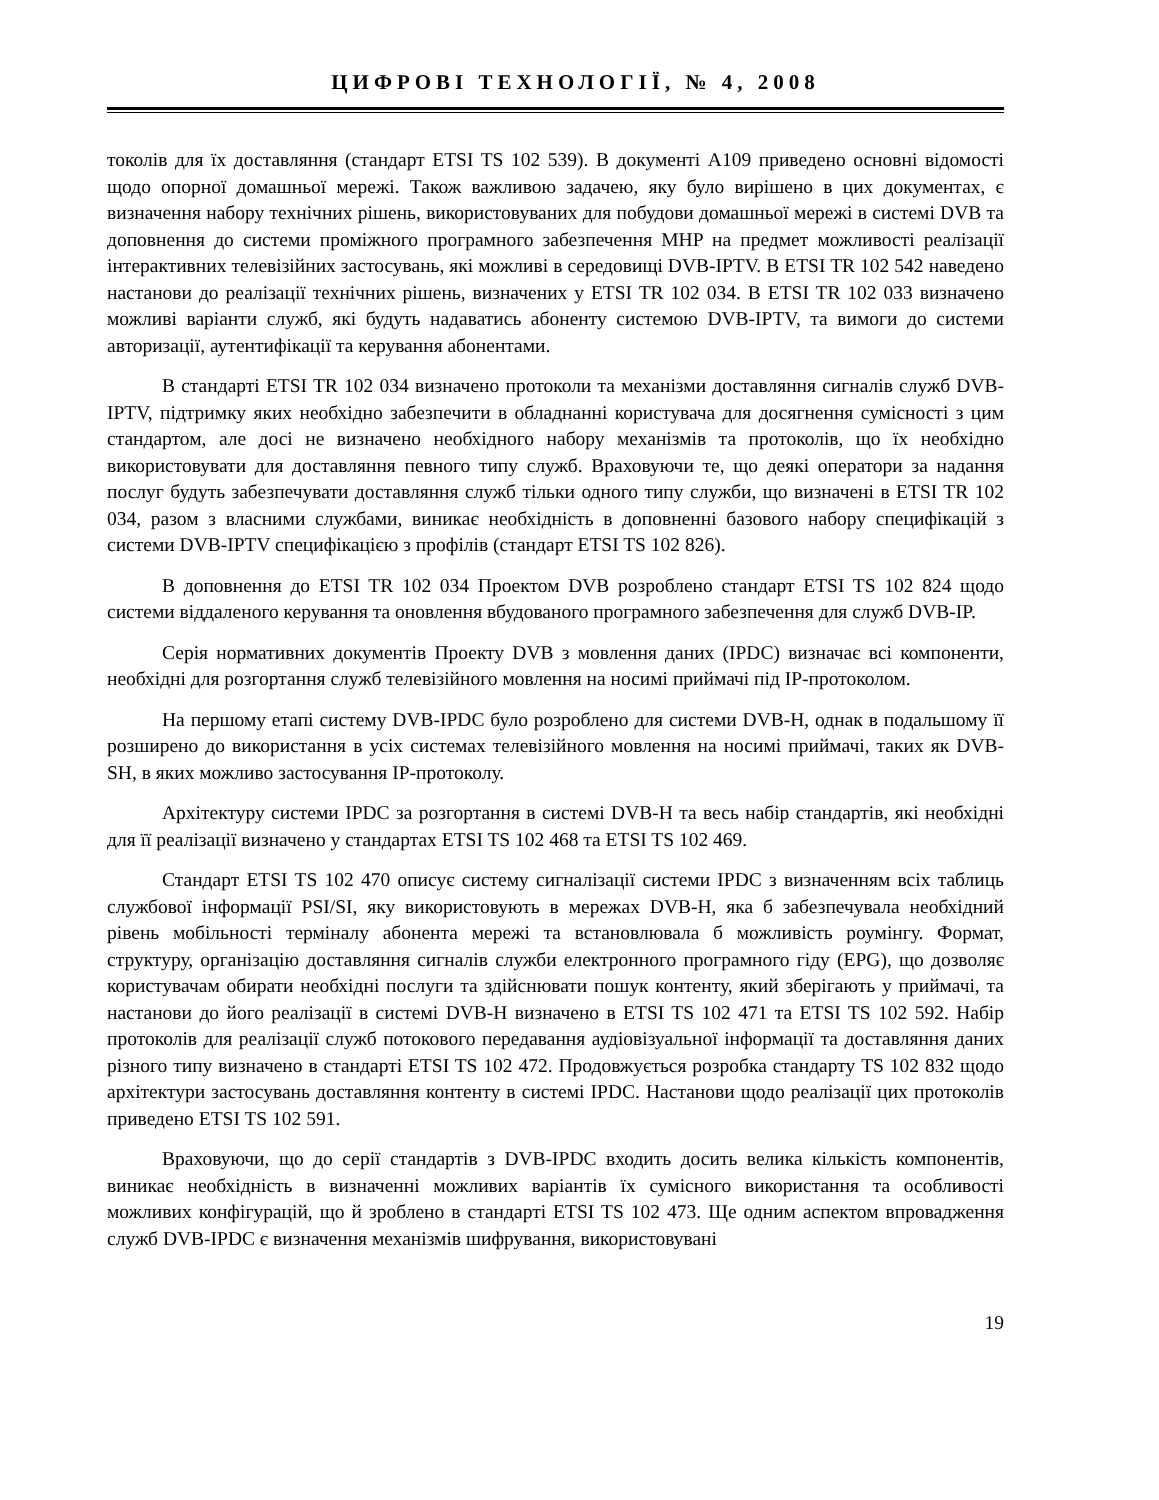ЦИФРОВІ ТЕХНОЛОГІЇ, № 4, 2008
токолів для їх доставляння (стандарт ETSI TS 102 539). В документі A109 приведено основні відомості щодо опорної домашньої мережі. Також важливою задачею, яку було вирішено в цих документах, є визначення набору технічних рішень, використовуваних для побудови домашньої мережі в системі DVB та доповнення до системи проміжного програмного забезпечення MHP на предмет можливості реалізації інтерактивних телевізійних застосувань, які можливі в середовищі DVB-IPTV. В ETSI TR 102 542 наведено настанови до реалізації технічних рішень, визначених у ETSI TR 102 034. В ETSI TR 102 033 визначено можливі варіанти служб, які будуть надаватись абоненту системою DVB-IPTV, та вимоги до системи авторизації, аутентифікації та керування абонентами.
В стандарті ETSI TR 102 034 визначено протоколи та механізми доставляння сигналів служб DVB-IPTV, підтримку яких необхідно забезпечити в обладнанні користувача для досягнення сумісності з цим стандартом, але досі не визначено необхідного набору механізмів та протоколів, що їх необхідно використовувати для доставляння певного типу служб. Враховуючи те, що деякі оператори за надання послуг будуть забезпечувати доставляння служб тільки одного типу служби, що визначені в ETSI TR 102 034, разом з власними службами, виникає необхідність в доповненні базового набору специфікацій з системи DVB-IPTV специфікацією з профілів (стандарт ETSI TS 102 826).
В доповнення до ETSI TR 102 034 Проектом DVB розроблено стандарт ETSI TS 102 824 щодо системи віддаленого керування та оновлення вбудованого програмного забезпечення для служб DVB-IP.
Серія нормативних документів Проекту DVB з мовлення даних (IPDC) визначає всі компоненти, необхідні для розгортання служб телевізійного мовлення на носимі приймачі під IP-протоколом.
На першому етапі систему DVB-IPDC було розроблено для системи DVB-H, однак в подальшому її розширено до використання в усіх системах телевізійного мовлення на носимі приймачі, таких як DVB-SH, в яких можливо застосування IP-протоколу.
Архітектуру системи IPDC за розгортання в системі DVB-H та весь набір стандартів, які необхідні для її реалізації визначено у стандартах ETSI TS 102 468 та ETSI TS 102 469.
Стандарт ETSI TS 102 470 описує систему сигналізації системи IPDC з визначенням всіх таблиць службової інформації PSI/SI, яку використовують в мережах DVB-H, яка б забезпечувала необхідний рівень мобільності терміналу абонента мережі та встановлювала б можливість роумінгу. Формат, структуру, організацію доставляння сигналів служби електронного програмного гіду (EPG), що дозволяє користувачам обирати необхідні послуги та здійснювати пошук контенту, який зберігають у приймачі, та настанови до його реалізації в системі DVB-H визначено в ETSI TS 102 471 та ETSI TS 102 592. Набір протоколів для реалізації служб потокового передавання аудіовізуальної інформації та доставляння даних різного типу визначено в стандарті ETSI TS 102 472. Продовжується розробка стандарту TS 102 832 щодо архітектури застосувань доставляння контенту в системі IPDC. Настанови щодо реалізації цих протоколів приведено ETSI TS 102 591.
Враховуючи, що до серії стандартів з DVB-IPDC входить досить велика кількість компонентів, виникає необхідність в визначенні можливих варіантів їх сумісного використання та особливості можливих конфігурацій, що й зроблено в стандарті ETSI TS 102 473. Ще одним аспектом впровадження служб DVB-IPDC є визначення механізмів шифрування, використовувані
19